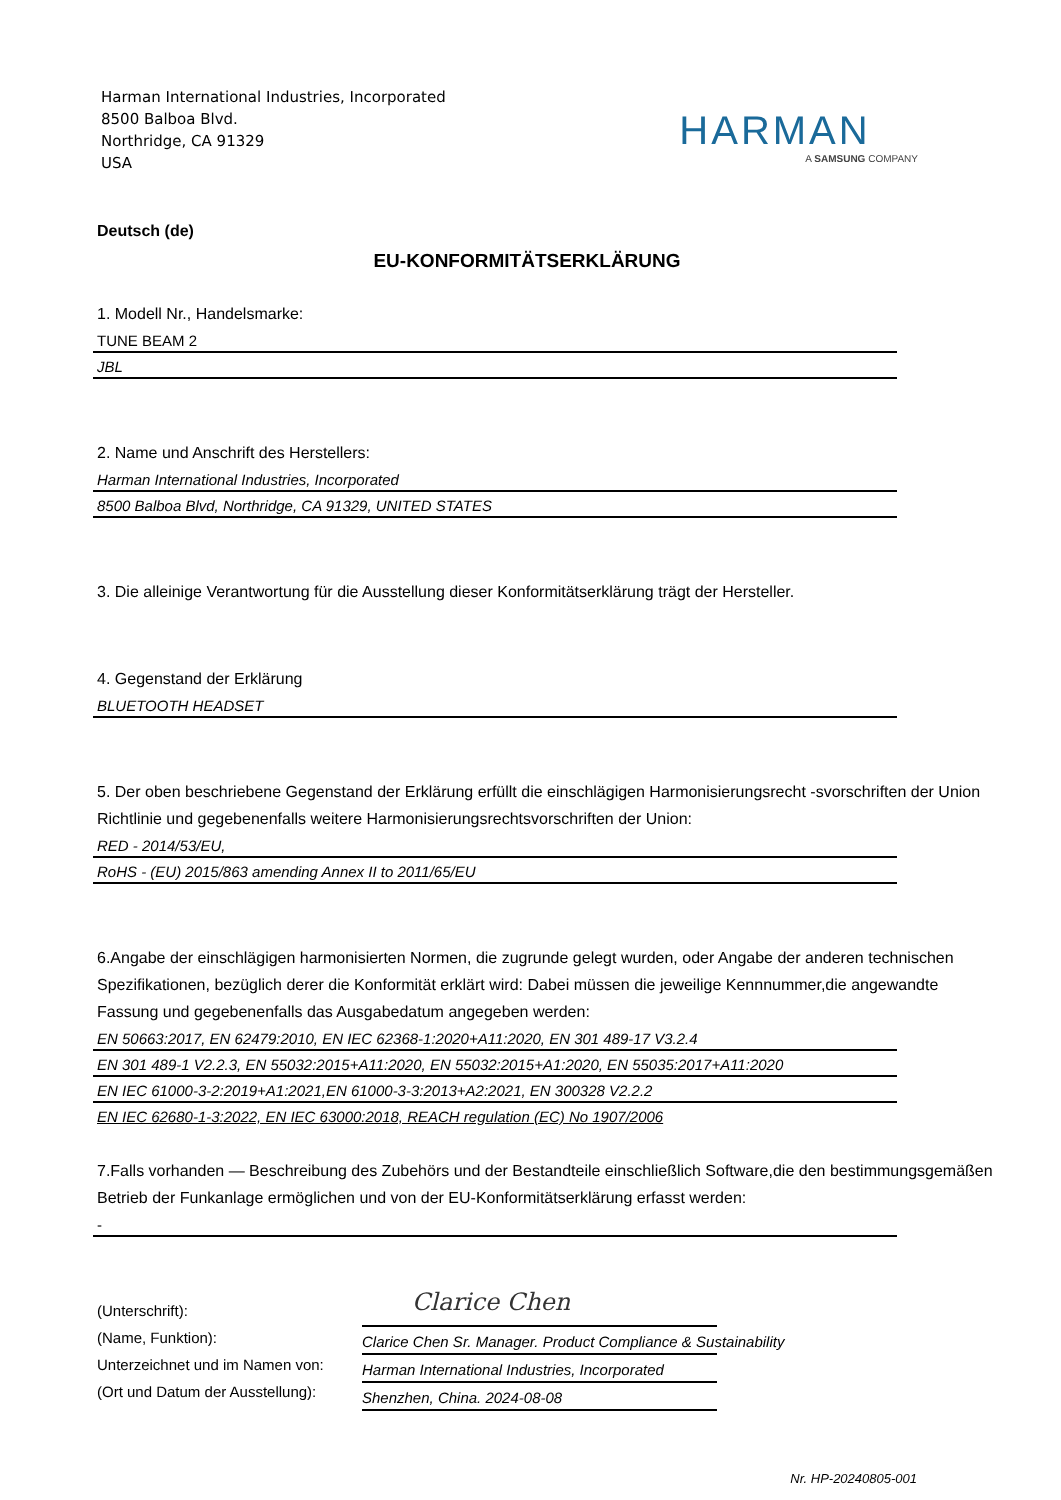Harman International Industries, Incorporated
8500 Balboa Blvd.
Northridge, CA 91329
USA
HARMAN
A SAMSUNG COMPANY
Deutsch (de)
EU-KONFORMITÄTSERKLÄRUNG
1. Modell Nr., Handelsmarke:
TUNE BEAM 2
JBL
2. Name und Anschrift des Herstellers:
Harman International Industries, Incorporated
8500 Balboa Blvd, Northridge, CA 91329, UNITED STATES
3. Die alleinige Verantwortung für die Ausstellung dieser Konformitätserklärung trägt der Hersteller.
4. Gegenstand der Erklärung
BLUETOOTH HEADSET
5. Der oben beschriebene Gegenstand der Erklärung erfüllt die einschlägigen Harmonisierungsrecht -svorschriften der Union Richtlinie und gegebenenfalls weitere Harmonisierungsrechtsvorschriften der Union:
RED - 2014/53/EU,
RoHS - (EU) 2015/863 amending Annex II to 2011/65/EU
6.Angabe der einschlägigen harmonisierten Normen, die zugrunde gelegt wurden, oder Angabe der anderen technischen Spezifikationen, bezüglich derer die Konformität erklärt wird: Dabei müssen die jeweilige Kennnummer,die angewandte Fassung und gegebenenfalls das Ausgabedatum angegeben werden:
EN 50663:2017, EN 62479:2010, EN IEC 62368-1:2020+A11:2020, EN 301 489-17 V3.2.4
EN 301 489-1 V2.2.3, EN 55032:2015+A11:2020, EN 55032:2015+A1:2020, EN 55035:2017+A11:2020
EN IEC 61000-3-2:2019+A1:2021,EN 61000-3-3:2013+A2:2021, EN 300328 V2.2.2
EN IEC 62680-1-3:2022, EN IEC 63000:2018, REACH regulation (EC) No 1907/2006
7.Falls vorhanden — Beschreibung des Zubehörs und der Bestandteile einschließlich Software,die den bestimmungsgemäßen Betrieb der Funkanlage ermöglichen und von der EU-Konformitätserklärung erfasst werden:
-
(Unterschrift):
(Name, Funktion):
Unterzeichnet und im Namen von:
(Ort und Datum der Ausstellung):
Clarice Chen
Clarice Chen Sr. Manager. Product Compliance & Sustainability
Harman International Industries, Incorporated
Shenzhen, China. 2024-08-08
Nr. HP-20240805-001